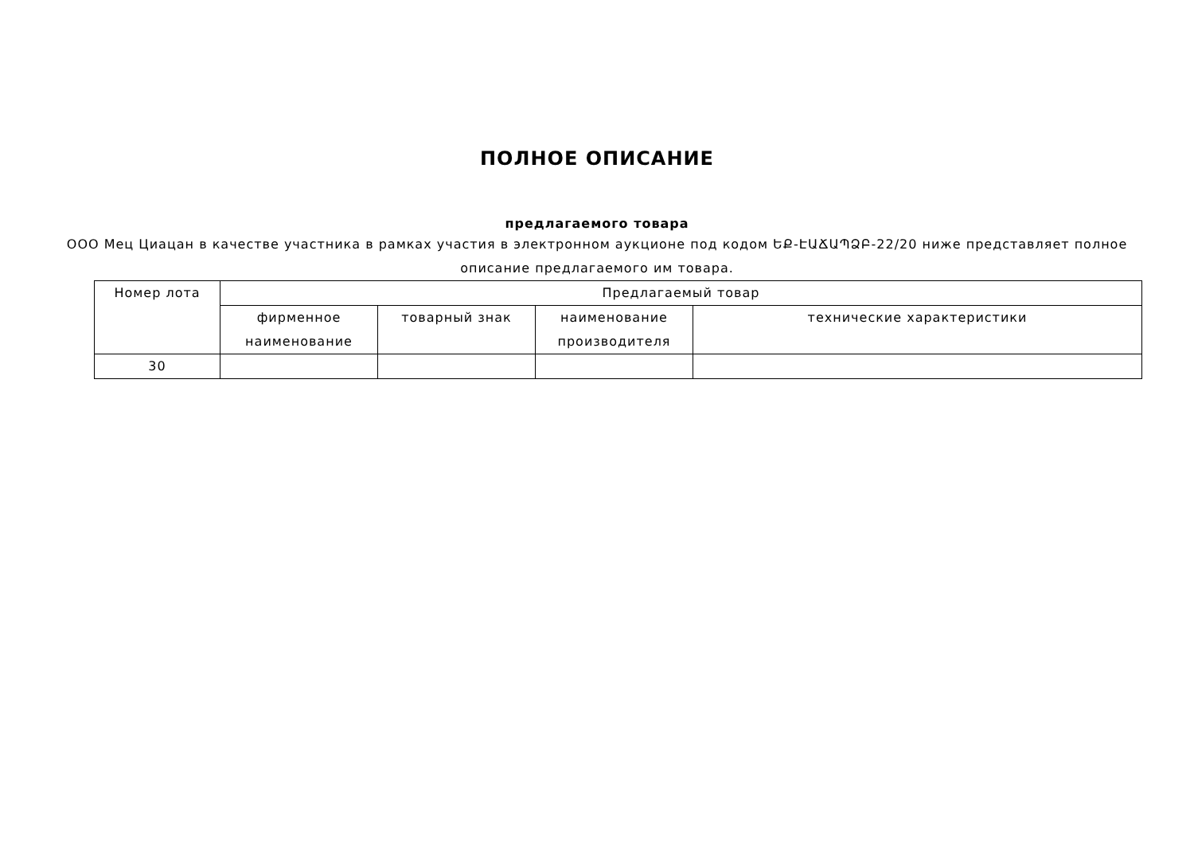ПОЛНОЕ ОПИСАНИЕ
предлагаемого товара
ООО Мец Циацан в качестве участника в рамках участия в электронном аукционе под кодом ԵՔ-ԷԱՃԱՊՁԲ-22/20 ниже представляет полное описание предлагаемого им товара.
| Номер лота | Предлагаемый товар | | | |
| | фирменное наименование | товарный знак | наименование производителя | технические характеристики |
| 30 | | | | |